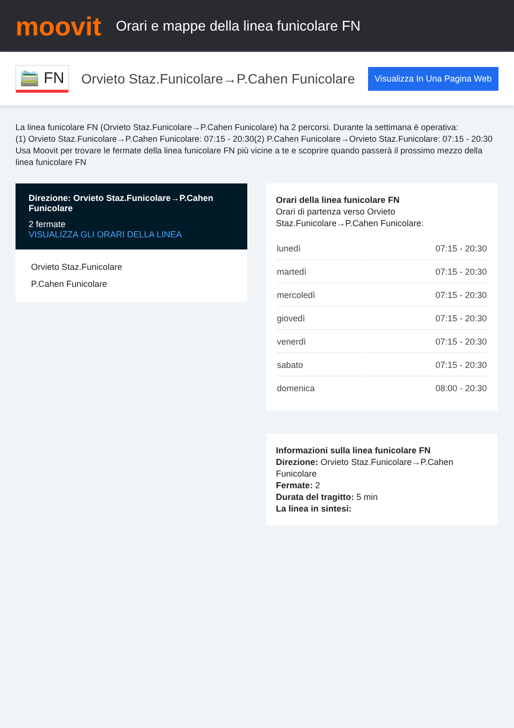moovit
Orari e mappe della linea funicolare FN
🚞 FN
Orvieto Staz.Funicolare→P.Cahen Funicolare
Visualizza In Una Pagina Web
La linea funicolare FN (Orvieto Staz.Funicolare→P.Cahen Funicolare) ha 2 percorsi. Durante la settimana è operativa:
(1) Orvieto Staz.Funicolare→P.Cahen Funicolare: 07:15 - 20:30(2) P.Cahen Funicolare→Orvieto Staz.Funicolare: 07:15 - 20:30
Usa Moovit per trovare le fermate della linea funicolare FN più vicine a te e scoprire quando passerà il prossimo mezzo della linea funicolare FN
Direzione: Orvieto Staz.Funicolare→P.Cahen Funicolare
2 fermate
VISUALIZZA GLI ORARI DELLA LINEA
Orvieto Staz.Funicolare
P.Cahen Funicolare
Orari della linea funicolare FN
Orari di partenza verso Orvieto Staz.Funicolare→P.Cahen Funicolare:
| lunedì | 07:15 - 20:30 |
| martedì | 07:15 - 20:30 |
| mercoledì | 07:15 - 20:30 |
| giovedì | 07:15 - 20:30 |
| venerdì | 07:15 - 20:30 |
| sabato | 07:15 - 20:30 |
| domenica | 08:00 - 20:30 |
Informazioni sulla linea funicolare FN
Direzione: Orvieto Staz.Funicolare→P.Cahen Funicolare
Fermate: 2
Durata del tragitto: 5 min
La linea in sintesi: